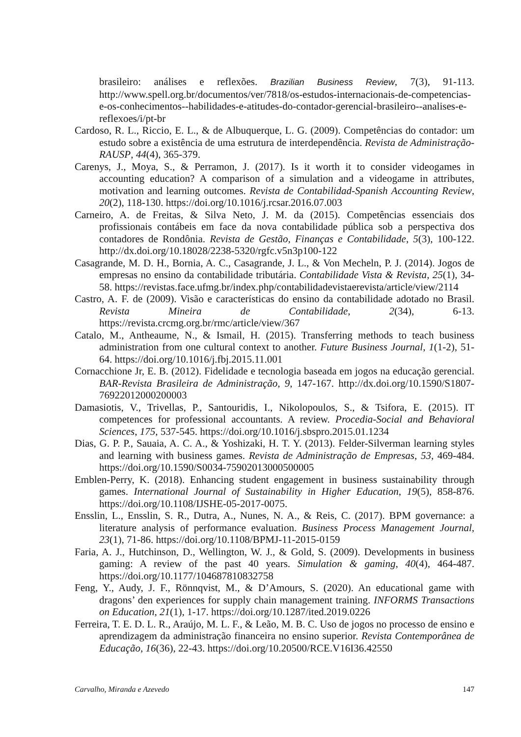brasileiro: análises e reflexões. Brazilian Business Review, 7(3), 91-113. http://www.spell.org.br/documentos/ver/7818/os-estudos-internacionais-de-competencias-e-os-conhecimentos--habilidades-e-atitudes-do-contador-gerencial-brasileiro--analises-e-reflexoes/i/pt-br
Cardoso, R. L., Riccio, E. L., & de Albuquerque, L. G. (2009). Competências do contador: um estudo sobre a existência de uma estrutura de interdependência. Revista de Administração-RAUSP, 44(4), 365-379.
Carenys, J., Moya, S., & Perramon, J. (2017). Is it worth it to consider videogames in accounting education? A comparison of a simulation and a videogame in attributes, motivation and learning outcomes. Revista de Contabilidad-Spanish Accounting Review, 20(2), 118-130. https://doi.org/10.1016/j.rcsar.2016.07.003
Carneiro, A. de Freitas, & Silva Neto, J. M. da (2015). Competências essenciais dos profissionais contábeis em face da nova contabilidade pública sob a perspectiva dos contadores de Rondônia. Revista de Gestão, Finanças e Contabilidade, 5(3), 100-122. http://dx.doi.org/10.18028/2238-5320/rgfc.v5n3p100-122
Casagrande, M. D. H., Bornia, A. C., Casagrande, J. L., & Von Mecheln, P. J. (2014). Jogos de empresas no ensino da contabilidade tributária. Contabilidade Vista & Revista, 25(1), 34-58. https://revistas.face.ufmg.br/index.php/contabilidadevistaerevista/article/view/2114
Castro, A. F. de (2009). Visão e características do ensino da contabilidade adotado no Brasil. Revista Mineira de Contabilidade, 2(34), 6-13. https://revista.crcmg.org.br/rmc/article/view/367
Catalo, M., Antheaume, N., & Ismail, H. (2015). Transferring methods to teach business administration from one cultural context to another. Future Business Journal, 1(1-2), 51-64. https://doi.org/10.1016/j.fbj.2015.11.001
Cornacchione Jr, E. B. (2012). Fidelidade e tecnologia baseada em jogos na educação gerencial. BAR-Revista Brasileira de Administração, 9, 147-167. http://dx.doi.org/10.1590/S1807-76922012000200003
Damasiotis, V., Trivellas, P., Santouridis, I., Nikolopoulos, S., & Tsifora, E. (2015). IT competences for professional accountants. A review. Procedia-Social and Behavioral Sciences, 175, 537-545. https://doi.org/10.1016/j.sbspro.2015.01.1234
Dias, G. P. P., Sauaia, A. C. A., & Yoshizaki, H. T. Y. (2013). Felder-Silverman learning styles and learning with business games. Revista de Administração de Empresas, 53, 469-484. https://doi.org/10.1590/S0034-75902013000500005
Emblen-Perry, K. (2018). Enhancing student engagement in business sustainability through games. International Journal of Sustainability in Higher Education, 19(5), 858-876. https://doi.org/10.1108/IJSHE-05-2017-0075.
Ensslin, L., Ensslin, S. R., Dutra, A., Nunes, N. A., & Reis, C. (2017). BPM governance: a literature analysis of performance evaluation. Business Process Management Journal, 23(1), 71-86. https://doi.org/10.1108/BPMJ-11-2015-0159
Faria, A. J., Hutchinson, D., Wellington, W. J., & Gold, S. (2009). Developments in business gaming: A review of the past 40 years. Simulation & gaming, 40(4), 464-487. https://doi.org/10.1177/104687810832758
Feng, Y., Audy, J. F., Rönnqvist, M., & D’Amours, S. (2020). An educational game with dragons’ den experiences for supply chain management training. INFORMS Transactions on Education, 21(1), 1-17. https://doi.org/10.1287/ited.2019.0226
Ferreira, T. E. D. L. R., Araújo, M. L. F., & Leão, M. B. C. Uso de jogos no processo de ensino e aprendizagem da administração financeira no ensino superior. Revista Contemporânea de Educação, 16(36), 22-43. https://doi.org/10.20500/RCE.V16I36.42550
Carvalho, Miranda e Azevedo 147